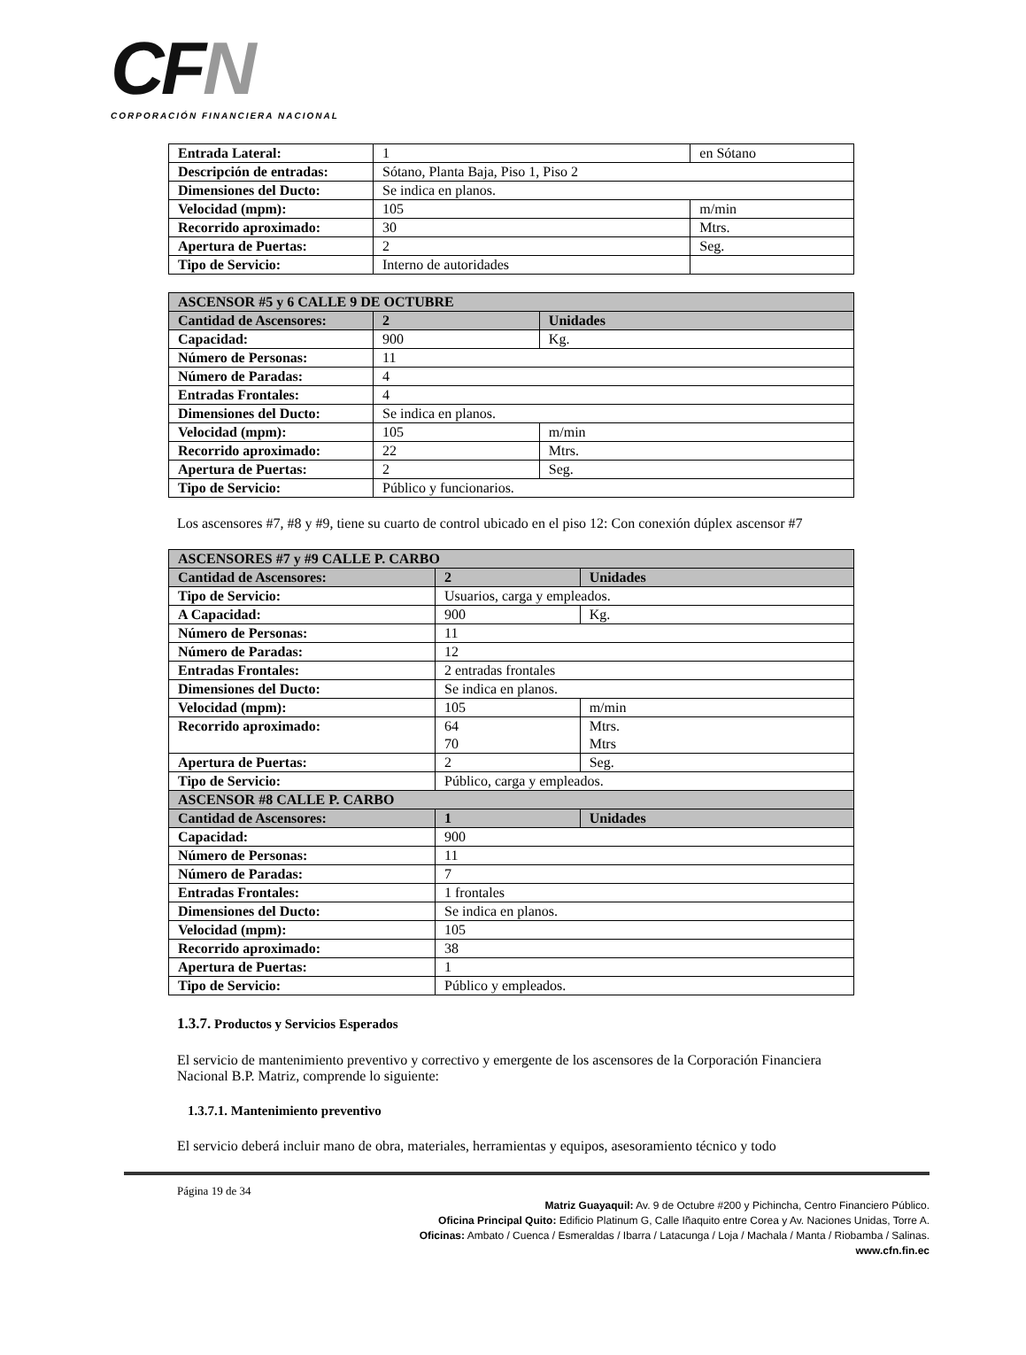CFN
CORPORACIÓN FINANCIERA NACIONAL
| Entrada Lateral: | 1 | en Sótano |
| Descripción de entradas: | Sótano, Planta Baja, Piso 1, Piso 2 | |
| Dimensiones del Ducto: | Se indica en planos. | |
| Velocidad (mpm): | 105 | m/min |
| Recorrido aproximado: | 30 | Mtrs. |
| Apertura de Puertas: | 2 | Seg. |
| Tipo de Servicio: | Interno de autoridades | |
| ASCENSOR #5 y 6 CALLE 9 DE OCTUBRE | | |
| Cantidad de Ascensores: | 2 | Unidades |
| Capacidad: | 900 | Kg. |
| Número de Personas: | 11 | |
| Número de Paradas: | 4 | |
| Entradas Frontales: | 4 | |
| Dimensiones del Ducto: | Se indica en planos. | |
| Velocidad (mpm): | 105 | m/min |
| Recorrido aproximado: | 22 | Mtrs. |
| Apertura de Puertas: | 2 | Seg. |
| Tipo de Servicio: | Público y funcionarios. | |
Los ascensores #7, #8 y #9, tiene su cuarto de control ubicado en el piso 12: Con conexión dúplex ascensor #7
| ASCENSORES #7 y #9 CALLE P. CARBO | | |
| Cantidad de Ascensores: | 2 | Unidades |
| Tipo de Servicio: | Usuarios, carga y empleados. | |
| A Capacidad: | 900 | Kg. |
| Número de Personas: | 11 | |
| Número de Paradas: | 12 | |
| Entradas Frontales: | 2 entradas frontales | |
| Dimensiones del Ducto: | Se indica en planos. | |
| Velocidad (mpm): | 105 | m/min |
| Recorrido aproximado: | 64 70 | Mtrs. Mtrs |
| Apertura de Puertas: | 2 | Seg. |
| Tipo de Servicio: | Público, carga y empleados. | |
| ASCENSOR #8 CALLE P. CARBO | | |
| Cantidad de Ascensores: | 1 | Unidades |
| Capacidad: | 900 | |
| Número de Personas: | 11 | |
| Número de Paradas: | 7 | |
| Entradas Frontales: | 1 frontales | |
| Dimensiones del Ducto: | Se indica en planos. | |
| Velocidad (mpm): | 105 | |
| Recorrido aproximado: | 38 | |
| Apertura de Puertas: | 1 | |
| Tipo de Servicio: | Público y empleados. | |
1.3.7. Productos y Servicios Esperados
El servicio de mantenimiento preventivo y correctivo y emergente de los ascensores de la Corporación Financiera Nacional B.P. Matriz, comprende lo siguiente:
1.3.7.1. Mantenimiento preventivo
El servicio deberá incluir mano de obra, materiales, herramientas y equipos, asesoramiento técnico y todo
Página 19 de 34
Matriz Guayaquil: Av. 9 de Octubre #200 y Pichincha, Centro Financiero Público.
Oficina Principal Quito: Edificio Platinum G, Calle Iñaquito entre Corea y Av. Naciones Unidas, Torre A.
Oficinas: Ambato / Cuenca / Esmeraldas / Ibarra / Latacunga / Loja / Machala / Manta / Riobamba / Salinas.
www.cfn.fin.ec